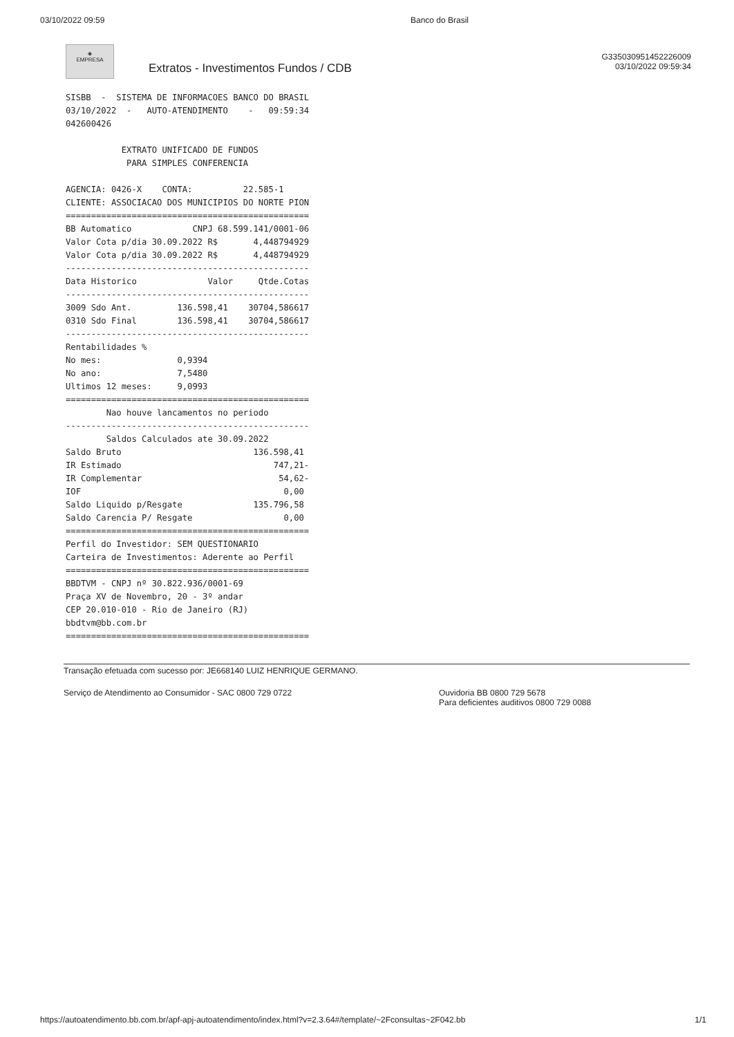03/10/2022 09:59 Banco do Brasil
◈
EMPRESA
Extratos - Investimentos Fundos / CDB
G335030951452226009
03/10/2022 09:59:34
SISBB  -  SISTEMA DE INFORMACOES BANCO DO BRASIL
03/10/2022  -   AUTO-ATENDIMENTO    -   09:59:34
042600426

           EXTRATO UNIFICADO DE FUNDOS
            PARA SIMPLES CONFERENCIA

AGENCIA: 0426-X    CONTA:          22.585-1
CLIENTE: ASSOCIACAO DOS MUNICIPIOS DO NORTE PION
================================================
BB Automatico            CNPJ 68.599.141/0001-06
Valor Cota p/dia 30.09.2022 R$       4,448794929
Valor Cota p/dia 30.09.2022 R$       4,448794929
------------------------------------------------
Data Historico              Valor     Qtde.Cotas
------------------------------------------------
3009 Sdo Ant.         136.598,41    30704,586617
0310 Sdo Final        136.598,41    30704,586617
------------------------------------------------
Rentabilidades %
No mes:               0,9394
No ano:               7,5480
Ultimos 12 meses:     9,0993
================================================
        Nao houve lancamentos no periodo
------------------------------------------------
        Saldos Calculados ate 30.09.2022
Saldo Bruto                          136.598,41
IR Estimado                              747,21-
IR Complementar                           54,62-
IOF                                        0,00
Saldo Liquido p/Resgate              135.796,58
Saldo Carencia P/ Resgate                  0,00
================================================
Perfil do Investidor: SEM QUESTIONARIO
Carteira de Investimentos: Aderente ao Perfil
================================================
BBDTVM - CNPJ nº 30.822.936/0001-69
Praça XV de Novembro, 20 - 3º andar
CEP 20.010-010 - Rio de Janeiro (RJ)
bbdtvm@bb.com.br
================================================
Transação efetuada com sucesso por: JE668140 LUIZ HENRIQUE GERMANO.
Serviço de Atendimento ao Consumidor - SAC 0800 729 0722 Ouvidoria BB 0800 729 5678
Para deficientes auditivos 0800 729 0088
https://autoatendimento.bb.com.br/apf-apj-autoatendimento/index.html?v=2.3.64#/template/~2Fconsultas~2F042.bb 1/1